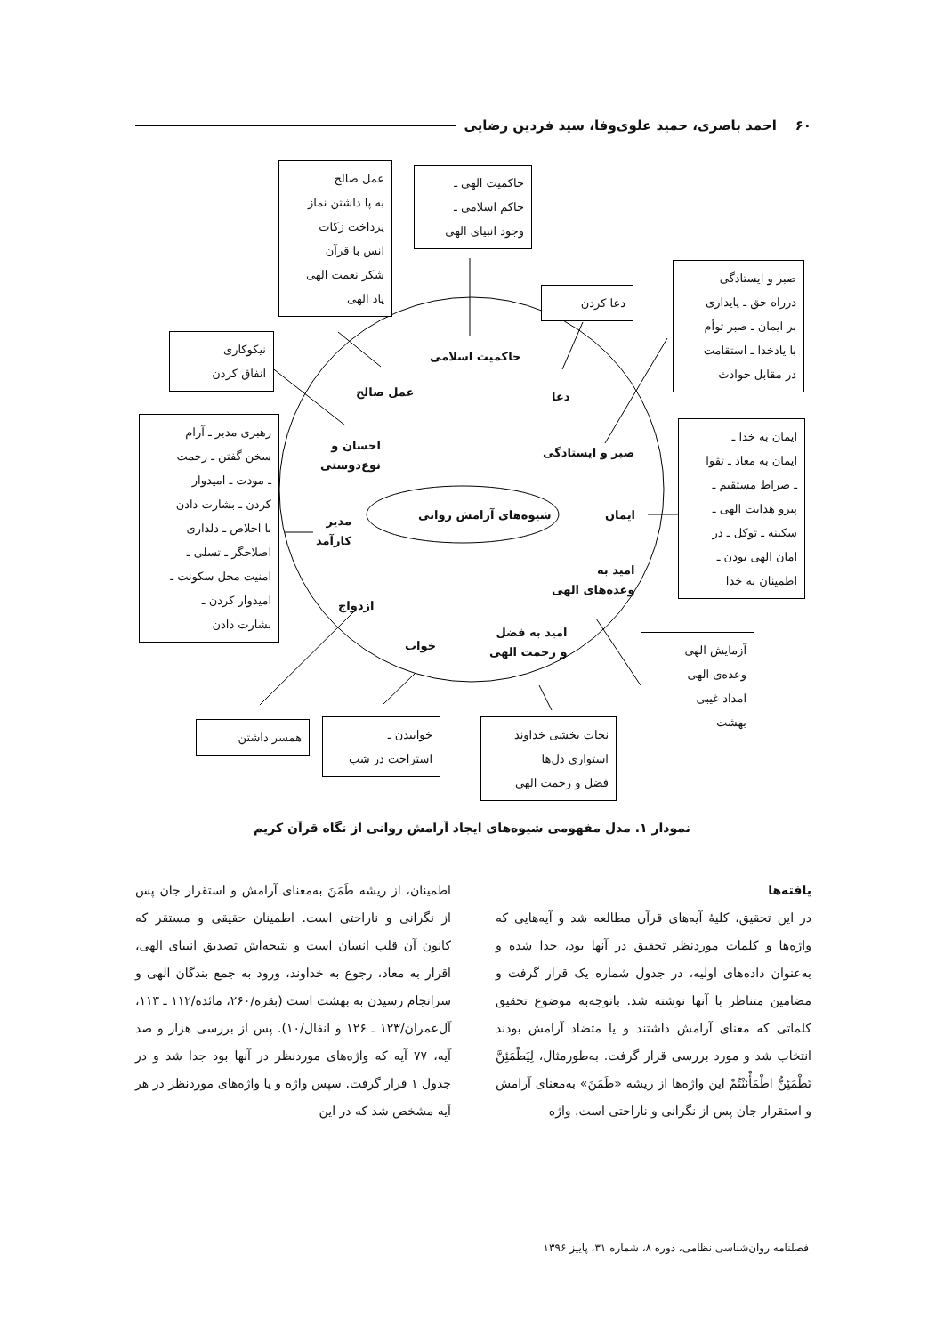۶۰ احمد باصری، حمید علوی‌وفا، سید فردین رضایی
عمل صالح
به پا داشتن نماز
پرداخت زکات
انس با قرآن
شکر نعمت الهی
یاد الهی
حاکمیت الهی ـ
حاکم اسلامی ـ
وجود انبیای الهی
دعا کردن
صبر و ایستادگی
درراه حق ـ پایداری
بر ایمان ـ صبر توأم
با یادخدا ـ استقامت
در مقابل حوادث
نیکوکاری
انفاق کردن
رهبری مدبر ـ آرام
سخن گفتن ـ رحمت
ـ مودت ـ امیدوار
کردن ـ بشارت دادن
با اخلاص ـ دلداری
اصلاحگر ـ تسلی ـ
امنیت محل سکونت ـ
امیدوار کردن ـ
بشارت دادن
ایمان به خدا ـ
ایمان به معاد ـ تقوا
ـ صراط مستقیم ـ
پیرو هدایت الهی ـ
سکینه ـ توکل ـ در
امان الهی بودن ـ
اطمینان به خدا
آزمایش الهی
وعده‌ی الهی
امداد غیبی
بهشت
همسر داشتن
خوابیدن ـ
استراحت در شب
نجات بخشی خداوند
استواری دل‌ها
فضل و رحمت الهی
حاکمیت اسلامی
عمل صالح دعا
احسان و
نوع‌دوستی
صبر و ایستادگی
شیوه‌های آرامش روانی ایمان
مدیر
کارآمد
امید به
وعده‌های الهی
ازدواج
خواب
امید به فضل
و رحمت الهی
نمودار ۱. مدل مفهومی شیوه‌های ایجاد آرامش روانی از نگاه قرآن کریم
یافته‌ها
در این تحقیق، کلیهٔ آیه‌های قرآن مطالعه شد و آیه‌هایی که واژه‌ها و کلمات موردنظر تحقیق در آنها بود، جدا شده و به‌عنوان داده‌های اولیه، در جدول شماره یک قرار گرفت و مضامین متناظر با آنها نوشته شد. باتوجه‌به موضوع تحقیق کلماتی که معنای آرامش داشتند و یا متضاد آرامش بودند انتخاب شد و مورد بررسی قرار گرفت. به‌طورمثال، لِیَطْمَئِنَّ تَطْمَئِنُّ اطْمَأْنَنْتُمْ این واژه‌ها از ریشه «طَمَنَ» به‌معنای آرامش و استقرار جان پس از نگرانی و ناراحتی است. واژه
اطمینان، از ریشه طَمَنَ به‌معنای آرامش و استقرار جان پس از نگرانی و ناراحتی است. اطمینان حقیقی و مستقر که کانون آن قلب انسان است و نتیجه‌اش تصدیق انبیای الهی، اقرار به معاد، رجوع به خداوند، ورود به جمع بندگان الهی و سرانجام رسیدن به بهشت است (بقره/۲۶۰، مائده/۱۱۲ ـ ۱۱۳، آل‌عمران/۱۲۳ ـ ۱۲۶ و انفال/۱۰). پس از بررسی هزار و صد آیه، ۷۷ آیه که واژه‌های موردنظر در آنها بود جدا شد و در جدول ۱ قرار گرفت. سپس واژه و یا واژه‌های موردنظر در هر آیه مشخص شد که در این
فصلنامه روان‌شناسی نظامی، دوره ۸، شماره ۳۱، پاییز ۱۳۹۶